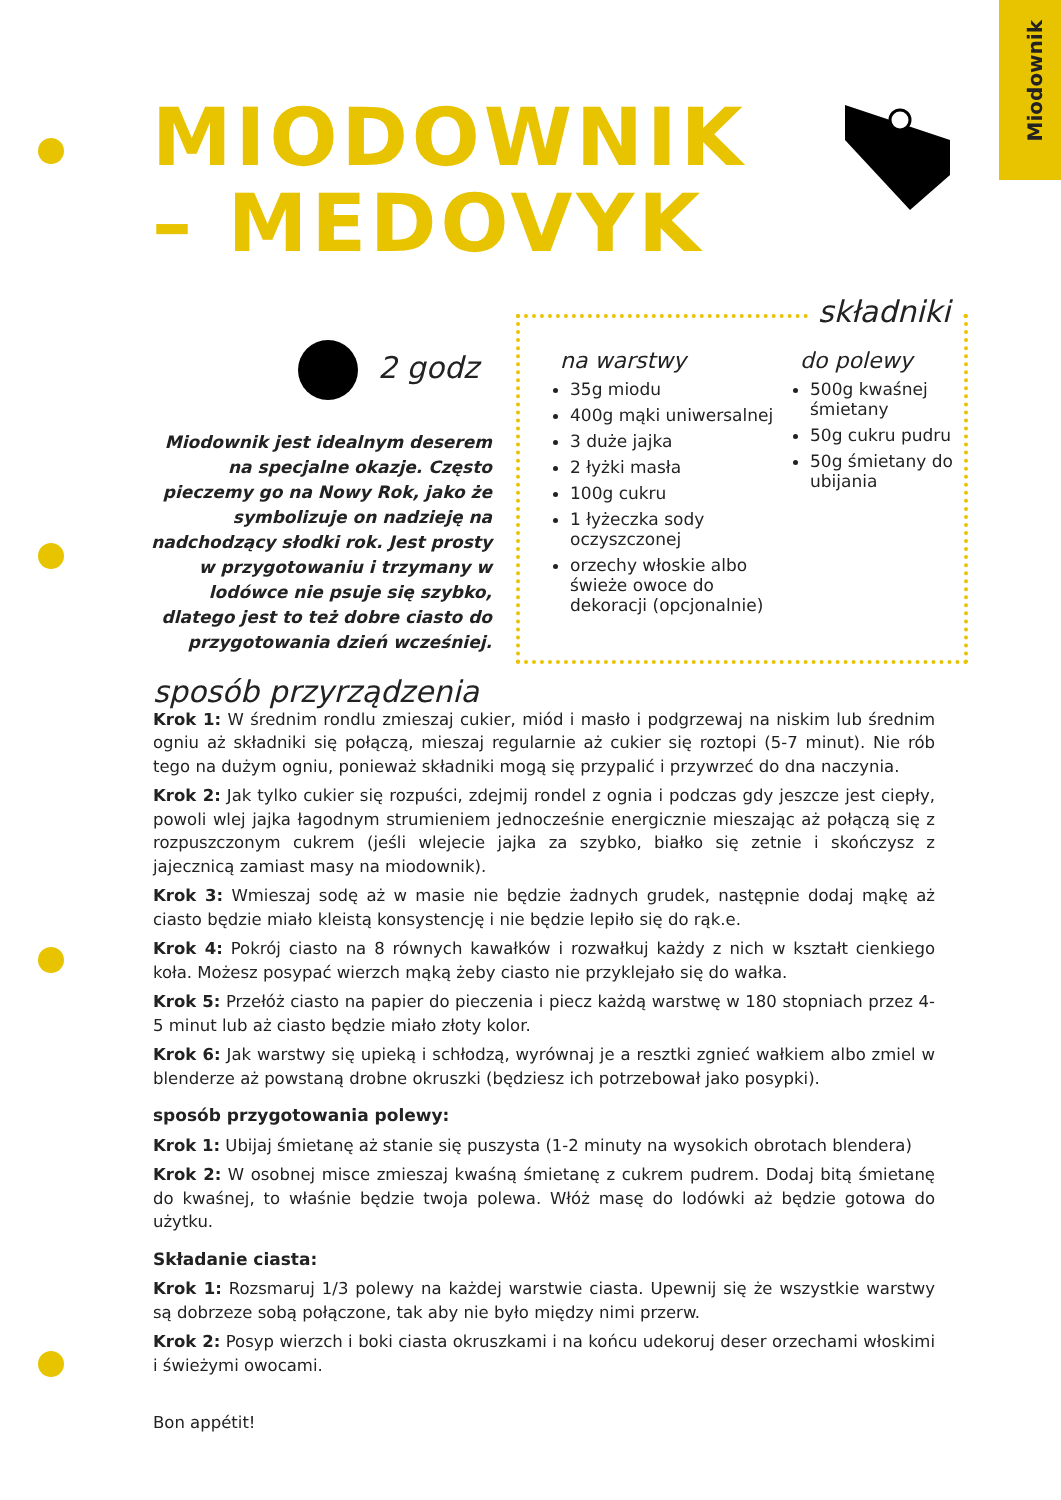Miodownik
MIODOWNIK
– MEDOVYK
2 godz
Miodownik jest idealnym deserem na specjalne okazje. Często pieczemy go na Nowy Rok, jako że symbolizuje on nadzieję na nadchodzący słodki rok. Jest prosty w przygotowaniu i trzymany w lodówce nie psuje się szybko, dlatego jest to też dobre ciasto do przygotowania dzień wcześniej.
na warstwy
35g miodu
400g mąki uniwersalnej
3 duże jajka
2 łyżki masła
100g cukru
1 łyżeczka sody oczyszczonej
orzechy włoskie albo świeże owoce do dekoracji (opcjonalnie)
do polewy
500g kwaśnej śmietany
50g cukru pudru
50g śmietany do ubijania
składniki
sposób przyrządzenia
Krok 1: W średnim rondlu zmieszaj cukier, miód i masło i podgrzewaj na niskim lub średnim ogniu aż składniki się połączą, mieszaj regularnie aż cukier się roztopi (5-7 minut). Nie rób tego na dużym ogniu, ponieważ składniki mogą się przypalić i przywrzeć do dna naczynia.
Krok 2: Jak tylko cukier się rozpuści, zdejmij rondel z ognia i podczas gdy jeszcze jest ciepły, powoli wlej jajka łagodnym strumieniem jednocześnie energicznie mieszając aż połączą się z rozpuszczonym cukrem (jeśli wlejecie jajka za szybko, białko się zetnie i skończysz z jajecznicą zamiast masy na miodownik).
Krok 3: Wmieszaj sodę aż w masie nie będzie żadnych grudek, następnie dodaj mąkę aż ciasto będzie miało kleistą konsystencję i nie będzie lepiło się do rąk.e.
Krok 4: Pokrój ciasto na 8 równych kawałków i rozwałkuj każdy z nich w kształt cienkiego koła. Możesz posypać wierzch mąką żeby ciasto nie przyklejało się do wałka.
Krok 5: Przełóż ciasto na papier do pieczenia i piecz każdą warstwę w 180 stopniach przez 4-5 minut lub aż ciasto będzie miało złoty kolor.
Krok 6: Jak warstwy się upieką i schłodzą, wyrównaj je a resztki zgnieć wałkiem albo zmiel w blenderze aż powstaną drobne okruszki (będziesz ich potrzebował jako posypki).
sposób przygotowania polewy:
Krok 1: Ubijaj śmietanę aż stanie się puszysta (1-2 minuty na wysokich obrotach blendera)
Krok 2: W osobnej misce zmieszaj kwaśną śmietanę z cukrem pudrem. Dodaj bitą śmietanę do kwaśnej, to właśnie będzie twoja polewa. Włóż masę do lodówki aż będzie gotowa do użytku.
Składanie ciasta:
Krok 1: Rozsmaruj 1/3 polewy na każdej warstwie ciasta. Upewnij się że wszystkie warstwy są dobrzeze sobą połączone, tak aby nie było między nimi przerw.
Krok 2: Posyp wierzch i boki ciasta okruszkami i na końcu udekoruj deser orzechami włoskimi i świeżymi owocami.
Bon appétit!